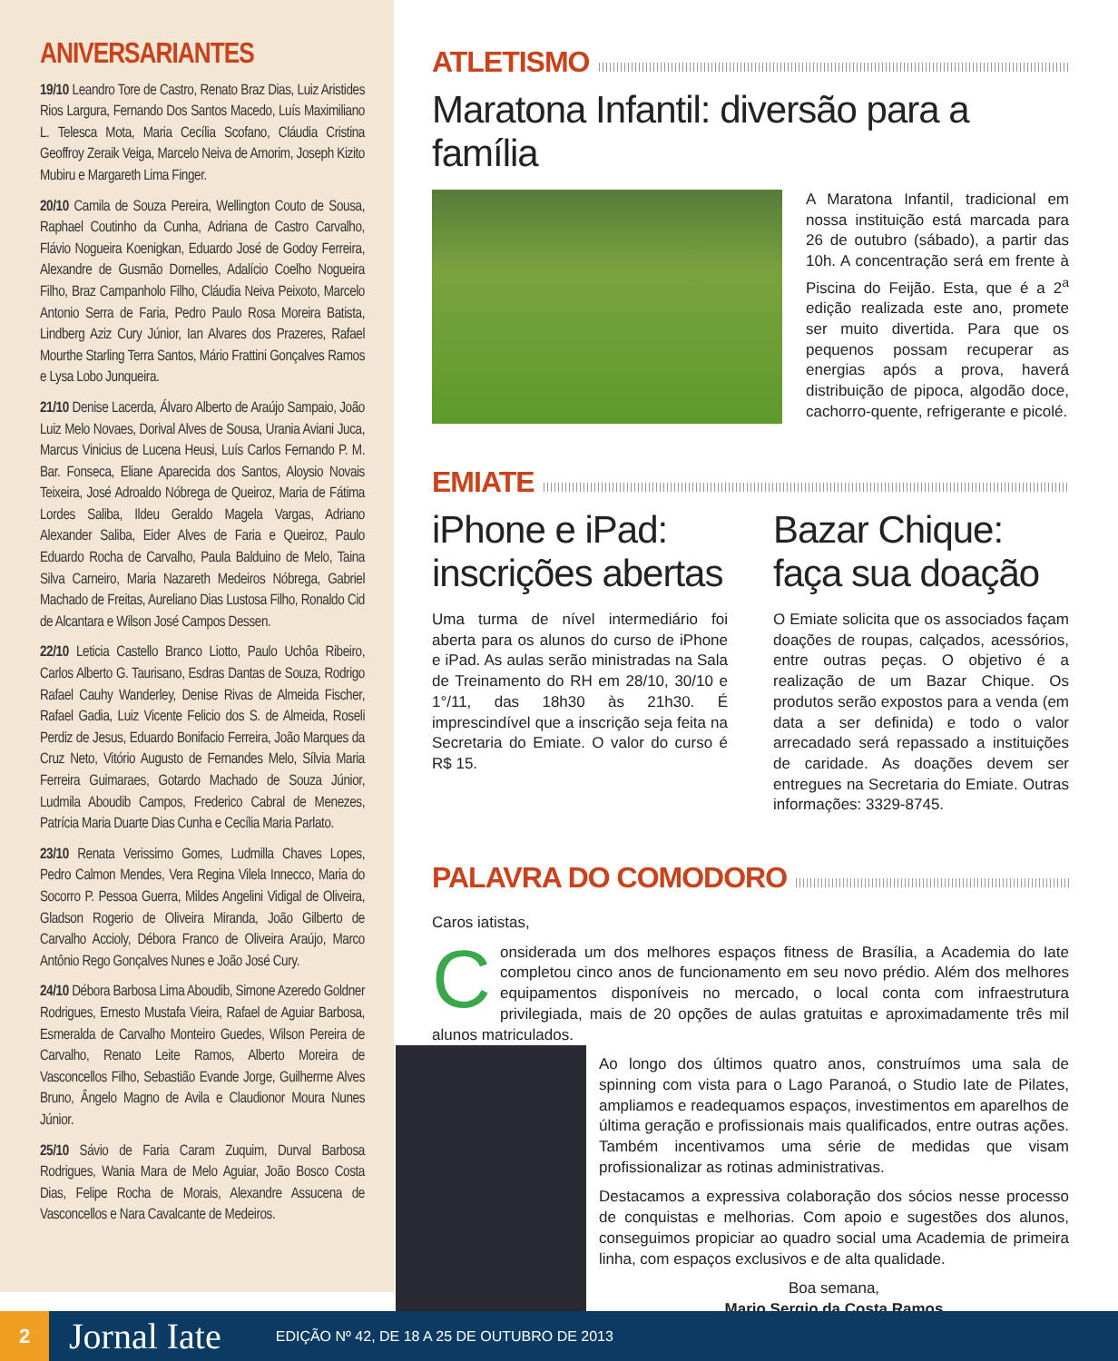ANIVERSARIANTES
19/10 Leandro Tore de Castro, Renato Braz Dias, Luiz Aristides Rios Largura, Fernando Dos Santos Macedo, Luís Maximiliano L. Telesca Mota, Maria Cecília Scofano, Cláudia Cristina Geoffroy Zeraik Veiga, Marcelo Neiva de Amorim, Joseph Kizito Mubiru e Margareth Lima Finger.
20/10 Camila de Souza Pereira, Wellington Couto de Sousa, Raphael Coutinho da Cunha, Adriana de Castro Carvalho, Flávio Nogueira Koenigkan, Eduardo José de Godoy Ferreira, Alexandre de Gusmão Dornelles, Adalício Coelho Nogueira Filho, Braz Campanholo Filho, Cláudia Neiva Peixoto, Marcelo Antonio Serra de Faria, Pedro Paulo Rosa Moreira Batista, Lindberg Aziz Cury Júnior, Ian Alvares dos Prazeres, Rafael Mourthe Starling Terra Santos, Mário Frattini Gonçalves Ramos e Lysa Lobo Junqueira.
21/10 Denise Lacerda, Álvaro Alberto de Araújo Sampaio, João Luiz Melo Novaes, Dorival Alves de Sousa, Urania Aviani Juca, Marcus Vinicius de Lucena Heusi, Luís Carlos Fernando P. M. Bar. Fonseca, Eliane Aparecida dos Santos, Aloysio Novais Teixeira, José Adroaldo Nóbrega de Queiroz, Maria de Fátima Lordes Saliba, Ildeu Geraldo Magela Vargas, Adriano Alexander Saliba, Eider Alves de Faria e Queiroz, Paulo Eduardo Rocha de Carvalho, Paula Balduino de Melo, Taina Silva Carneiro, Maria Nazareth Medeiros Nóbrega, Gabriel Machado de Freitas, Aureliano Dias Lustosa Filho, Ronaldo Cid de Alcantara e Wilson José Campos Dessen.
22/10 Leticia Castello Branco Liotto, Paulo Uchôa Ribeiro, Carlos Alberto G. Taurisano, Esdras Dantas de Souza, Rodrigo Rafael Cauhy Wanderley, Denise Rivas de Almeida Fischer, Rafael Gadia, Luiz Vicente Felicio dos S. de Almeida, Roseli Perdiz de Jesus, Eduardo Bonifacio Ferreira, João Marques da Cruz Neto, Vitório Augusto de Fernandes Melo, Sílvia Maria Ferreira Guimaraes, Gotardo Machado de Souza Júnior, Ludmila Aboudib Campos, Frederico Cabral de Menezes, Patrícia Maria Duarte Dias Cunha e Cecília Maria Parlato.
23/10 Renata Verissimo Gomes, Ludmilla Chaves Lopes, Pedro Calmon Mendes, Vera Regina Vilela Innecco, Maria do Socorro P. Pessoa Guerra, Mildes Angelini Vidigal de Oliveira, Gladson Rogerio de Oliveira Miranda, João Gilberto de Carvalho Accioly, Débora Franco de Oliveira Araújo, Marco Antônio Rego Gonçalves Nunes e João José Cury.
24/10 Débora Barbosa Lima Aboudib, Simone Azeredo Goldner Rodrigues, Ernesto Mustafa Vieira, Rafael de Aguiar Barbosa, Esmeralda de Carvalho Monteiro Guedes, Wilson Pereira de Carvalho, Renato Leite Ramos, Alberto Moreira de Vasconcellos Filho, Sebastião Evande Jorge, Guilherme Alves Bruno, Ângelo Magno de Avila e Claudionor Moura Nunes Júnior.
25/10 Sávio de Faria Caram Zuquim, Durval Barbosa Rodrigues, Wania Mara de Melo Aguiar, João Bosco Costa Dias, Felipe Rocha de Morais, Alexandre Assucena de Vasconcellos e Nara Cavalcante de Medeiros.
ATLETISMO
Maratona Infantil: diversão para a família
A Maratona Infantil, tradicional em nossa instituição está marcada para 26 de outubro (sábado), a partir das 10h. A concentração será em frente à Piscina do Feijão. Esta, que é a 2<sup>a</sup> edição realizada este ano, promete ser muito divertida. Para que os pequenos possam recuperar as energias após a prova, haverá distribuição de pipoca, algodão doce, cachorro-quente, refrigerante e picolé.
EMIATE
iPhone e iPad: inscrições abertas
Uma turma de nível intermediário foi aberta para os alunos do curso de iPhone e iPad. As aulas serão ministradas na Sala de Treinamento do RH em 28/10, 30/10 e 1°/11, das 18h30 às 21h30. É imprescindível que a inscrição seja feita na Secretaria do Emiate. O valor do curso é R$ 15.
Bazar Chique: faça sua doação
O Emiate solicita que os associados façam doações de roupas, calçados, acessórios, entre outras peças. O objetivo é a realização de um Bazar Chique. Os produtos serão expostos para a venda (em data a ser definida) e todo o valor arrecadado será repassado a instituições de caridade. As doações devem ser entregues na Secretaria do Emiate. Outras informações: 3329-8745.
PALAVRA DO COMODORO
Caros iatistas,
Considerada um dos melhores espaços fitness de Brasília, a Academia do Iate completou cinco anos de funcionamento em seu novo prédio. Além dos melhores equipamentos disponíveis no mercado, o local conta com infraestrutura privilegiada, mais de 20 opções de aulas gratuitas e aproximadamente três mil alunos matriculados.
Ao longo dos últimos quatro anos, construímos uma sala de spinning com vista para o Lago Paranoá, o Studio Iate de Pilates, ampliamos e readequamos espaços, investimentos em aparelhos de última geração e profissionais mais qualificados, entre outras ações. Também incentivamos uma série de medidas que visam profissionalizar as rotinas administrativas.
Destacamos a expressiva colaboração dos sócios nesse processo de conquistas e melhorias. Com apoio e sugestões dos alunos, conseguimos propiciar ao quadro social uma Academia de primeira linha, com espaços exclusivos e de alta qualidade.
Boa semana,
Mario Sergio da Costa Ramos
2
Jornal Iate EDIÇÃO Nº 42, DE 18 A 25 DE OUTUBRO DE 2013